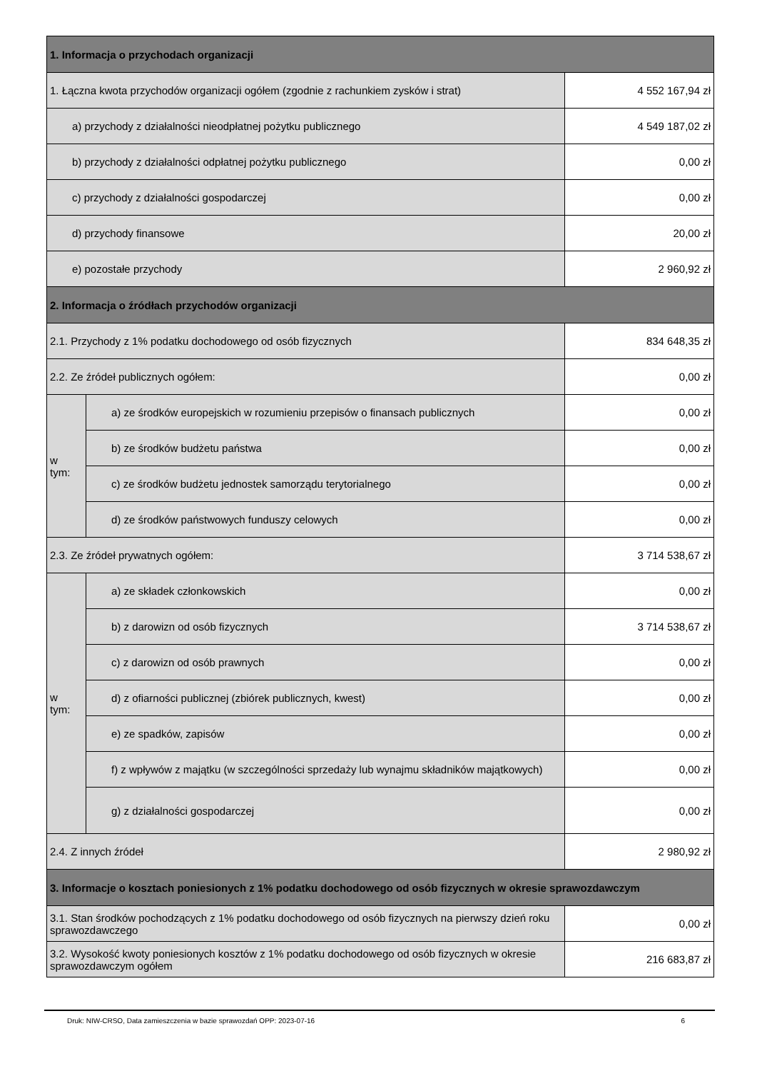| 1. Informacja o przychodach organizacji | | |
| 1. Łączna kwota przychodów organizacji ogółem (zgodnie z rachunkiem zysków i strat) | | 4 552 167,94 zł |
| a) przychody z działalności nieodpłatnej pożytku publicznego | | 4 549 187,02 zł |
| b) przychody z działalności odpłatnej pożytku publicznego | | 0,00 zł |
| c) przychody z działalności gospodarczej | | 0,00 zł |
| d) przychody finansowe | | 20,00 zł |
| e) pozostałe przychody | | 2 960,92 zł |
| 2. Informacja o źródłach przychodów organizacji | | |
| 2.1. Przychody z 1% podatku dochodowego od osób fizycznych | | 834 648,35 zł |
| 2.2. Ze źródeł publicznych ogółem: | | 0,00 zł |
| w tym: | a) ze środków europejskich w rozumieniu przepisów o finansach publicznych | 0,00 zł |
| | b) ze środków budżetu państwa | 0,00 zł |
| | c) ze środków budżetu jednostek samorządu terytorialnego | 0,00 zł |
| | d) ze środków państwowych funduszy celowych | 0,00 zł |
| 2.3. Ze źródeł prywatnych ogółem: | | 3 714 538,67 zł |
| w tym: | a) ze składek członkowskich | 0,00 zł |
| | b) z darowizn od osób fizycznych | 3 714 538,67 zł |
| | c) z darowizn od osób prawnych | 0,00 zł |
| | d) z ofiarności publicznej (zbiórek publicznych, kwest) | 0,00 zł |
| | e) ze spadków, zapisów | 0,00 zł |
| | f) z wpływów z majątku (w szczególności sprzedaży lub wynajmu składników majątkowych) | 0,00 zł |
| | g) z działalności gospodarczej | 0,00 zł |
| 2.4. Z innych źródeł | | 2 980,92 zł |
| 3. Informacje o kosztach poniesionych z 1% podatku dochodowego od osób fizycznych w okresie sprawozdawczym | | |
| 3.1. Stan środków pochodzących z 1% podatku dochodowego od osób fizycznych na pierwszy dzień roku sprawozdawczego | | 0,00 zł |
| 3.2. Wysokość kwoty poniesionych kosztów z 1% podatku dochodowego od osób fizycznych w okresie sprawozdawczym ogółem | | 216 683,87 zł |
Druk: NIW-CRSO, Data zamieszczenia w bazie sprawozdań OPP: 2023-07-16 6